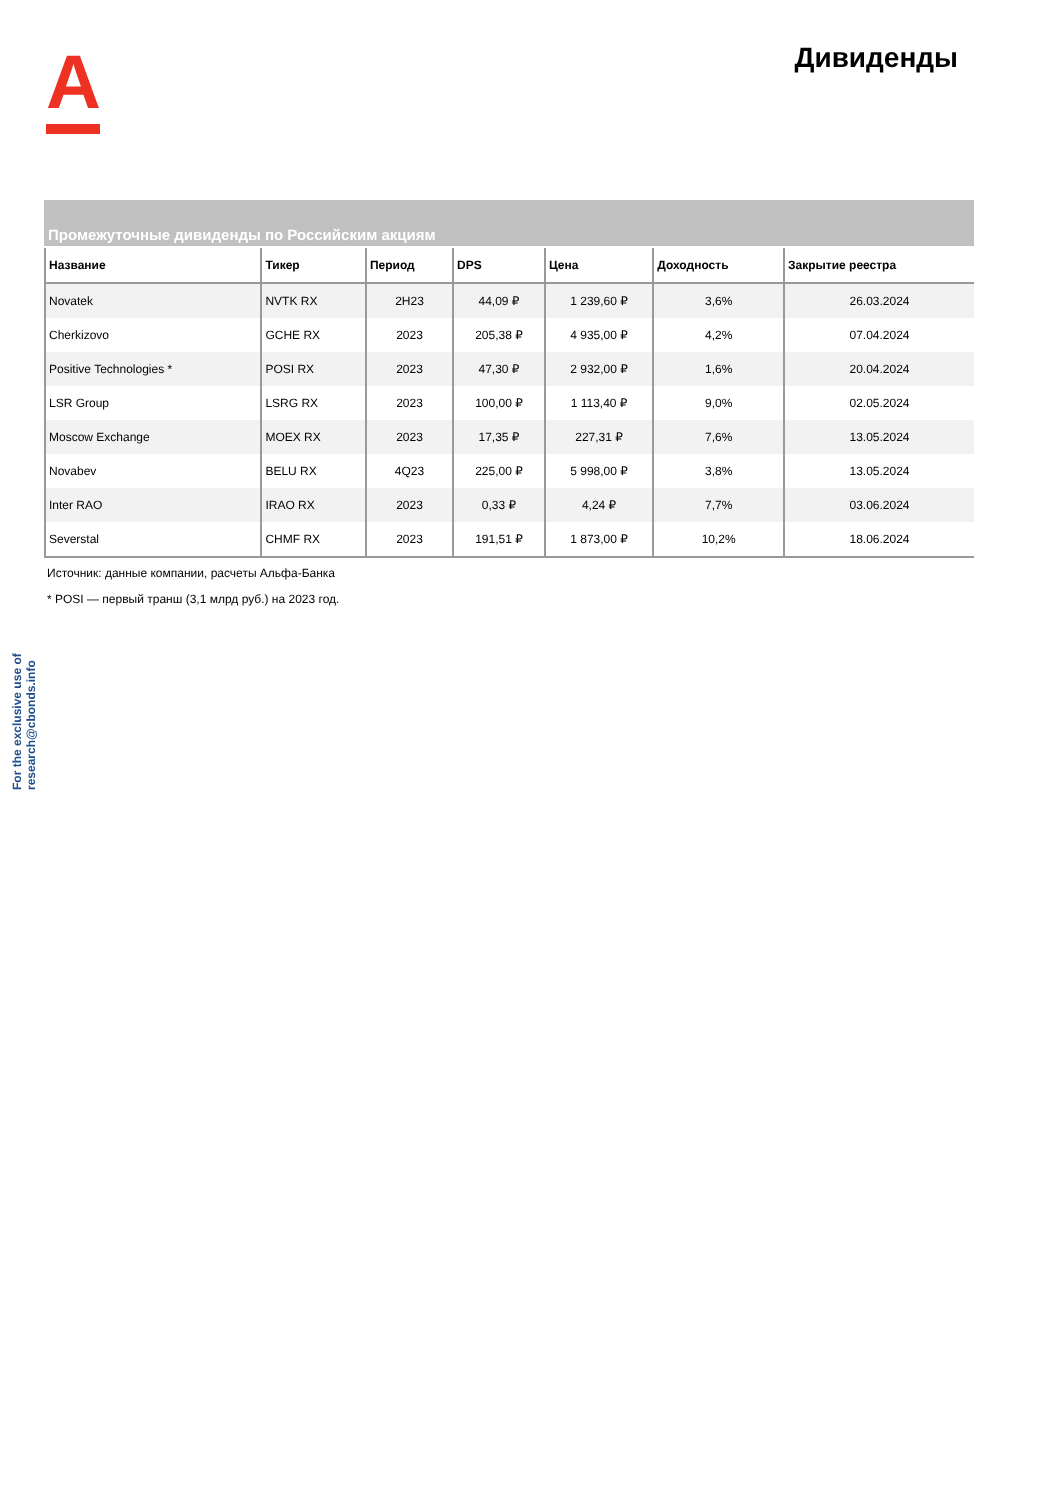A Дивиденды
For the exclusive use of research@cbonds.info
Промежуточные дивиденды по Российским акциям
| Название | Тикер | Период | DPS | Цена | Доходность | Закрытие реестра |
| --- | --- | --- | --- | --- | --- | --- |
| Novatek | NVTK RX | 2H23 | 44,09 ₽ | 1 239,60 ₽ | 3,6% | 26.03.2024 |
| Cherkizovo | GCHE RX | 2023 | 205,38 ₽ | 4 935,00 ₽ | 4,2% | 07.04.2024 |
| Positive Technologies * | POSI RX | 2023 | 47,30 ₽ | 2 932,00 ₽ | 1,6% | 20.04.2024 |
| LSR Group | LSRG RX | 2023 | 100,00 ₽ | 1 113,40 ₽ | 9,0% | 02.05.2024 |
| Moscow Exchange | MOEX RX | 2023 | 17,35 ₽ | 227,31 ₽ | 7,6% | 13.05.2024 |
| Novabev | BELU RX | 4Q23 | 225,00 ₽ | 5 998,00 ₽ | 3,8% | 13.05.2024 |
| Inter RAO | IRAO RX | 2023 | 0,33 ₽ | 4,24 ₽ | 7,7% | 03.06.2024 |
| Severstal | CHMF RX | 2023 | 191,51 ₽ | 1 873,00 ₽ | 10,2% | 18.06.2024 |
Источник: данные компании, расчеты Альфа-Банка
* POSI — первый транш (3,1 млрд руб.) на 2023 год.